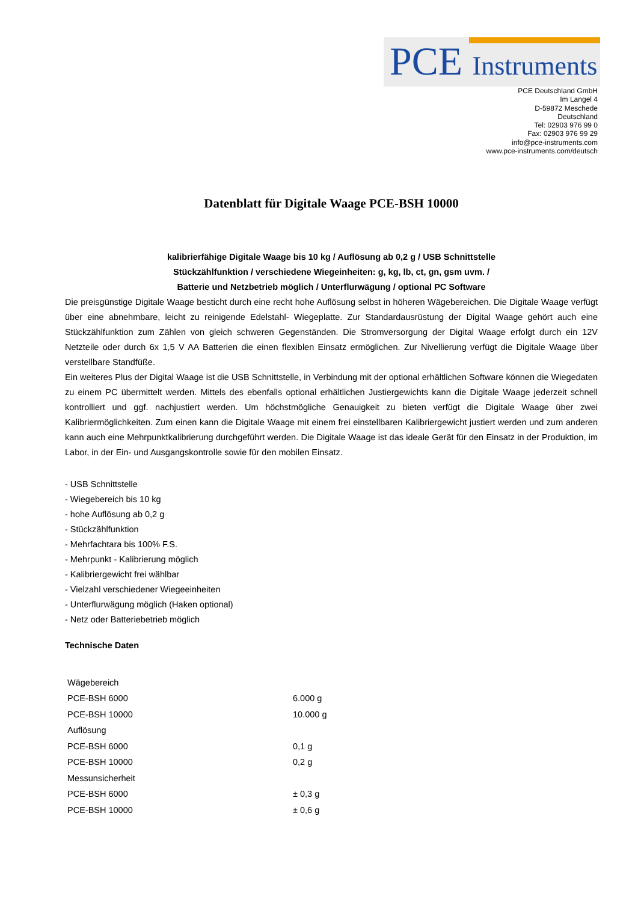PCE Instruments
PCE Deutschland GmbH
Im Langel 4
D-59872 Meschede
Deutschland
Tel: 02903 976 99 0
Fax: 02903 976 99 29
info@pce-instruments.com
www.pce-instruments.com/deutsch
Datenblatt für Digitale Waage PCE-BSH 10000
kalibrierfähige Digitale Waage bis 10 kg / Auflösung ab 0,2 g / USB Schnittstelle
Stückzählfunktion / verschiedene Wiegeinheiten: g, kg, lb, ct, gn, gsm uvm. /
Batterie und Netzbetrieb möglich / Unterflurwägung / optional PC Software
Die preisgünstige Digitale Waage besticht durch eine recht hohe Auflösung selbst in höheren Wägebereichen. Die Digitale Waage verfügt über eine abnehmbare, leicht zu reinigende Edelstahl- Wiegeplatte. Zur Standardausrüstung der Digital Waage gehört auch eine Stückzählfunktion zum Zählen von gleich schweren Gegenständen. Die Stromversorgung der Digital Waage erfolgt durch ein 12V Netzteile oder durch 6x 1,5 V AA Batterien die einen flexiblen Einsatz ermöglichen. Zur Nivellierung verfügt die Digitale Waage über verstellbare Standfüße.
Ein weiteres Plus der Digital Waage ist die USB Schnittstelle, in Verbindung mit der optional erhältlichen Software können die Wiegedaten zu einem PC übermittelt werden. Mittels des ebenfalls optional erhältlichen Justiergewichts kann die Digitale Waage jederzeit schnell kontrolliert und ggf. nachjustiert werden. Um höchstmögliche Genauigkeit zu bieten verfügt die Digitale Waage über zwei Kalibriermöglichkeiten. Zum einen kann die Digitale Waage mit einem frei einstellbaren Kalibriergewicht justiert werden und zum anderen kann auch eine Mehrpunktkalibrierung durchgeführt werden. Die Digitale Waage ist das ideale Gerät für den Einsatz in der Produktion, im Labor, in der Ein- und Ausgangskontrolle sowie für den mobilen Einsatz.
- USB Schnittstelle
- Wiegebereich bis 10 kg
- hohe Auflösung ab 0,2 g
- Stückzählfunktion
- Mehrfachtara bis 100% F.S.
- Mehrpunkt - Kalibrierung möglich
- Kalibriergewicht frei wählbar
- Vielzahl verschiedener Wiegeeinheiten
- Unterflurwägung möglich (Haken optional)
- Netz oder Batteriebetrieb möglich
Technische Daten
| Wägebereich | |
| PCE-BSH 6000 | 6.000 g |
| PCE-BSH 10000 | 10.000 g |
| Auflösung | |
| PCE-BSH 6000 | 0,1 g |
| PCE-BSH 10000 | 0,2 g |
| Messunsicherheit | |
| PCE-BSH 6000 | ± 0,3 g |
| PCE-BSH 10000 | ± 0,6 g |